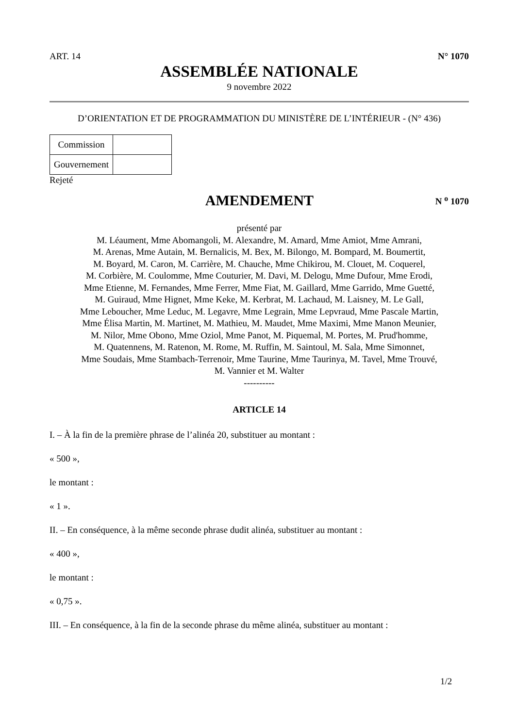ART. 14 N° 1070
ASSEMBLÉE NATIONALE
9 novembre 2022
D’ORIENTATION ET DE PROGRAMMATION DU MINISTÈRE DE L’INTÉRIEUR - (N° 436)
| Commission | |
| Gouvernement | |
Rejeté
AMENDEMENT
N <sup>o</sup> 1070
présenté par
M. Léaument, Mme Abomangoli, M. Alexandre, M. Amard, Mme Amiot, Mme Amrani,
M. Arenas, Mme Autain, M. Bernalicis, M. Bex, M. Bilongo, M. Bompard, M. Boumertit,
M. Boyard, M. Caron, M. Carrière, M. Chauche, Mme Chikirou, M. Clouet, M. Coquerel,
M. Corbière, M. Coulomme, Mme Couturier, M. Davi, M. Delogu, Mme Dufour, Mme Erodi,
Mme Etienne, M. Fernandes, Mme Ferrer, Mme Fiat, M. Gaillard, Mme Garrido, Mme Guetté,
M. Guiraud, Mme Hignet, Mme Keke, M. Kerbrat, M. Lachaud, M. Laisney, M. Le Gall,
Mme Leboucher, Mme Leduc, M. Legavre, Mme Legrain, Mme Lepvraud, Mme Pascale Martin,
Mme Élisa Martin, M. Martinet, M. Mathieu, M. Maudet, Mme Maximi, Mme Manon Meunier,
M. Nilor, Mme Obono, Mme Oziol, Mme Panot, M. Piquemal, M. Portes, M. Prud'homme,
M. Quatennens, M. Ratenon, M. Rome, M. Ruffin, M. Saintoul, M. Sala, Mme Simonnet,
Mme Soudais, Mme Stambach-Terrenoir, Mme Taurine, Mme Taurinya, M. Tavel, Mme Trouvé,
M. Vannier et M. Walter
----------
ARTICLE 14
I. – À la fin de la première phrase de l’alinéa 20, substituer au montant :
« 500 »,
le montant :
« 1 ».
II. – En conséquence, à la même seconde phrase dudit alinéa, substituer au montant :
« 400 »,
le montant :
« 0,75 ».
III. – En conséquence, à la fin de la seconde phrase du même alinéa, substituer au montant :
1/2